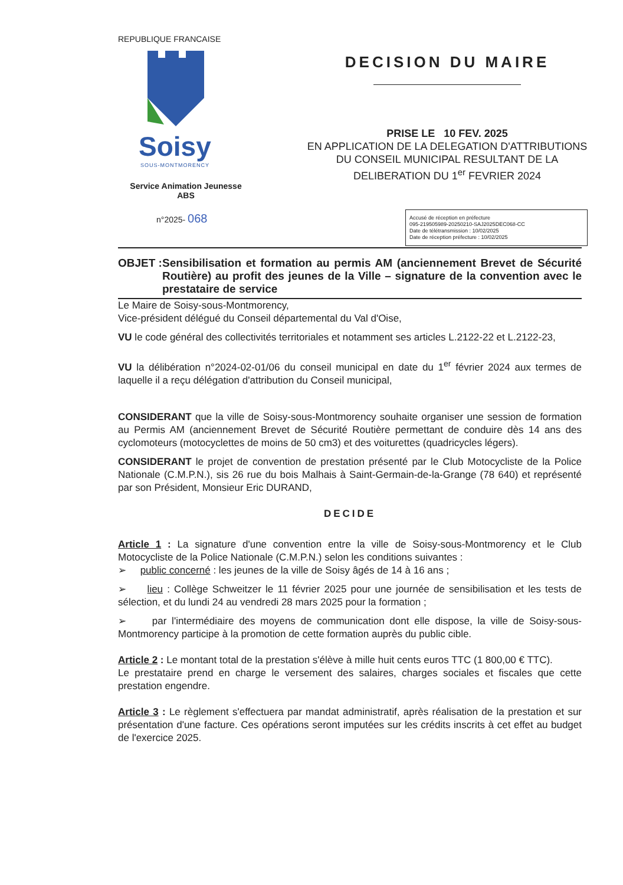REPUBLIQUE FRANCAISE
Soisy
SOUS-MONTMORENCY
Service Animation Jeunesse
ABS
n°2025- 068
DECISION DU MAIRE
PRISE LE 10 FEV. 2025
EN APPLICATION DE LA DELEGATION D'ATTRIBUTIONS
DU CONSEIL MUNICIPAL RESULTANT DE LA
DELIBERATION DU 1<sup>er</sup> FEVRIER 2024
Accusé de réception en préfecture
095-219505989-20250210-SAJ2025DEC068-CC
Date de télétransmission : 10/02/2025
Date de réception préfecture : 10/02/2025
OBJET : Sensibilisation et formation au permis AM (anciennement Brevet de Sécurité Routière) au profit des jeunes de la Ville – signature de la convention avec le prestataire de service
Le Maire de Soisy-sous-Montmorency,
Vice-président délégué du Conseil départemental du Val d'Oise,
VU le code général des collectivités territoriales et notamment ses articles L.2122-22 et L.2122-23,
VU la délibération n°2024-02-01/06 du conseil municipal en date du 1<sup>er</sup> février 2024 aux termes de laquelle il a reçu délégation d'attribution du Conseil municipal,
CONSIDERANT que la ville de Soisy-sous-Montmorency souhaite organiser une session de formation au Permis AM (anciennement Brevet de Sécurité Routière permettant de conduire dès 14 ans des cyclomoteurs (motocyclettes de moins de 50 cm3) et des voiturettes (quadricycles légers).
CONSIDERANT le projet de convention de prestation présenté par le Club Motocycliste de la Police Nationale (C.M.P.N.), sis 26 rue du bois Malhais à Saint-Germain-de-la-Grange (78 640) et représenté par son Président, Monsieur Eric DURAND,
DECIDE
Article 1 : La signature d'une convention entre la ville de Soisy-sous-Montmorency et le Club Motocycliste de la Police Nationale (C.M.P.N.) selon les conditions suivantes :
➢ public concerné : les jeunes de la ville de Soisy âgés de 14 à 16 ans ;
➢ lieu : Collège Schweitzer le 11 février 2025 pour une journée de sensibilisation et les tests de sélection, et du lundi 24 au vendredi 28 mars 2025 pour la formation ;
➢ par l'intermédiaire des moyens de communication dont elle dispose, la ville de Soisy-sous-Montmorency participe à la promotion de cette formation auprès du public cible.
Article 2 : Le montant total de la prestation s'élève à mille huit cents euros TTC (1 800,00 € TTC).
Le prestataire prend en charge le versement des salaires, charges sociales et fiscales que cette prestation engendre.
Article 3 : Le règlement s'effectuera par mandat administratif, après réalisation de la prestation et sur présentation d'une facture. Ces opérations seront imputées sur les crédits inscrits à cet effet au budget de l'exercice 2025.